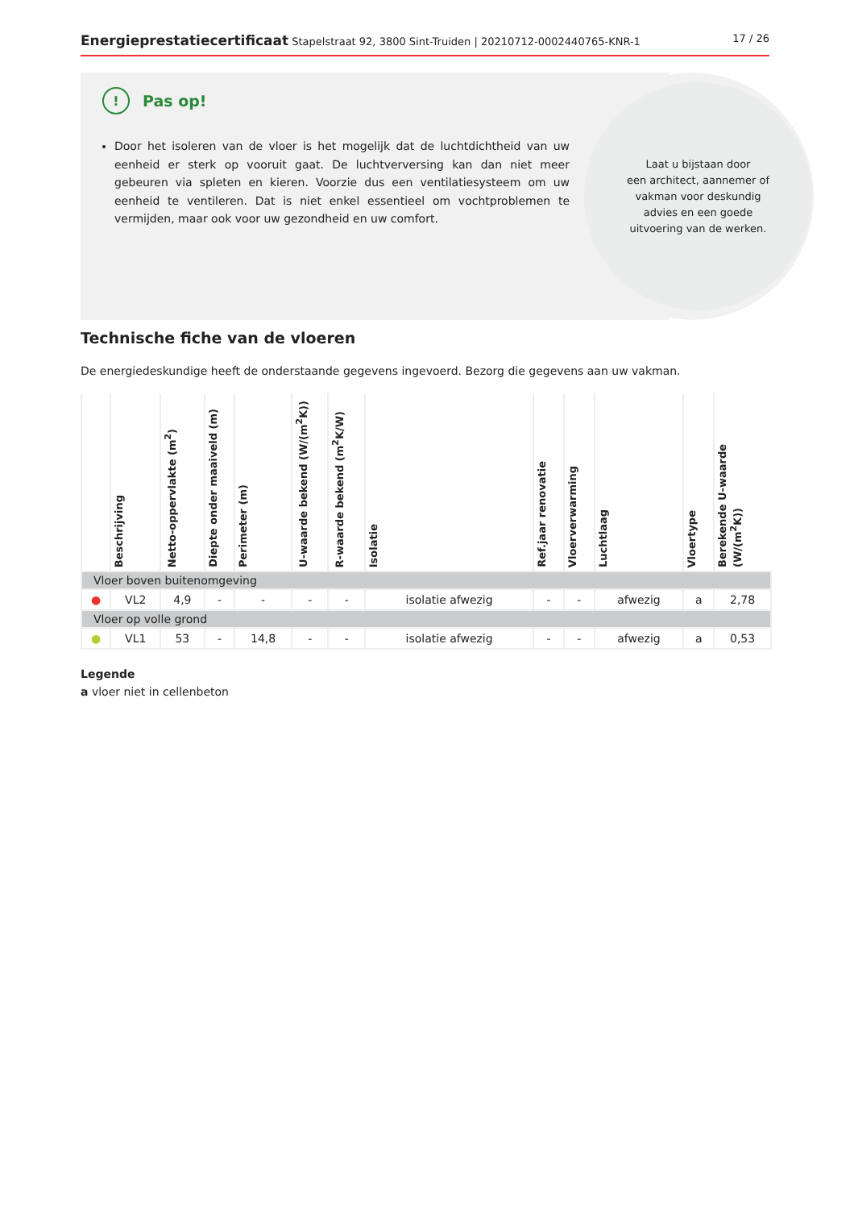Energieprestatiecertificaat Stapelstraat 92, 3800 Sint-Truiden | 20210712-0002440765-KNR-1 17 / 26
Laat u bijstaan door
een architect, aannemer of
vakman voor deskundig
advies en een goede
uitvoering van de werken.
! Pas op!
Door het isoleren van de vloer is het mogelijk dat de luchtdichtheid van uw eenheid er sterk op vooruit gaat. De luchtverversing kan dan niet meer gebeuren via spleten en kieren. Voorzie dus een ventilatiesysteem om uw eenheid te ventileren. Dat is niet enkel essentieel om vochtproblemen te vermijden, maar ook voor uw gezondheid en uw comfort.
Technische fiche van de vloeren
De energiedeskundige heeft de onderstaande gegevens ingevoerd. Bezorg die gegevens aan uw vakman.
| | Beschrijving | Netto-oppervlakte (m<sup>2</sup>) | Diepte onder maaiveld (m) | Perimeter (m) | U-waarde bekend (W/(m<sup>2</sup>K)) | R-waarde bekend (m<sup>2</sup>K/W) | Isolatie | Ref.jaar renovatie | Vloerverwarming | Luchtlaag | Vloertype | Berekende U-waarde (W/(m<sup>2</sup>K)) |
| --- | --- | --- | --- | --- | --- | --- | --- | --- | --- | --- | --- | --- |
| Vloer boven buitenomgeving | | | | | | | | | | | | |
| ● | VL2 | 4,9 | - | - | - | - | isolatie afwezig | - | - | afwezig | a | 2,78 |
| Vloer op volle grond | | | | | | | | | | | | |
| ● | VL1 | 53 | - | 14,8 | - | - | isolatie afwezig | - | - | afwezig | a | 0,53 |
Legende
a vloer niet in cellenbeton